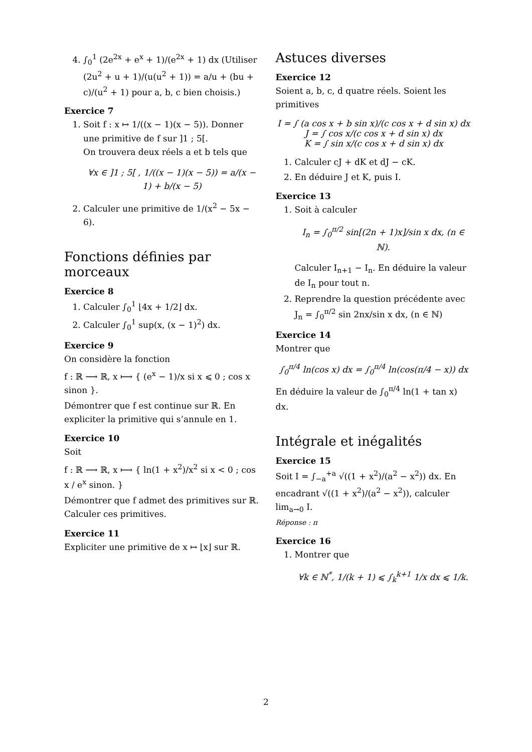4. ∫<sub>0</sub><sup>1</sup> (2e<sup>2x</sup> + e<sup>x</sup> + 1)/(e<sup>2x</sup> + 1) dx (Utiliser (2u<sup>2</sup> + u + 1)/(u(u<sup>2</sup> + 1)) = a/u + (bu + c)/(u<sup>2</sup> + 1) pour a, b, c bien choisis.)
Exercice 7
1. Soit f : x ↦ 1/((x − 1)(x − 5)). Donner une primitive de f sur ]1 ; 5[.
On trouvera deux réels a et b tels que
∀x ∈ ]1 ; 5[ , 1/((x − 1)(x − 5)) = a/(x − 1) + b/(x − 5)
2. Calculer une primitive de 1/(x<sup>2</sup> − 5x − 6).
Fonctions définies par morceaux
Exercice 8
1. Calculer ∫<sub>0</sub><sup>1</sup> ⌊4x + 1/2⌋ dx.
2. Calculer ∫<sub>0</sub><sup>1</sup> sup(x, (x − 1)<sup>2</sup>) dx.
Exercice 9
On considère la fonction
f : ℝ ⟶ ℝ, x ⟼ { (e<sup>x</sup> − 1)/x si x ⩽ 0 ; cos x sinon }.
Démontrer que f est continue sur ℝ. En expliciter la primitive qui s’annule en 1.
Exercice 10
Soit
f : ℝ ⟶ ℝ, x ⟼ { ln(1 + x<sup>2</sup>)/x<sup>2</sup> si x < 0 ; cos x / e<sup>x</sup> sinon. }
Démontrer que f admet des primitives sur ℝ. Calculer ces primitives.
Exercice 11
Expliciter une primitive de x ↦ ⌊x⌋ sur ℝ.
Astuces diverses
Exercice 12
Soient a, b, c, d quatre réels. Soient les primitives
I = ∫ (a cos x + b sin x)/(c cos x + d sin x) dx
J = ∫ cos x/(c cos x + d sin x) dx
K = ∫ sin x/(c cos x + d sin x) dx
1. Calculer cJ + dK et dJ − cK.
2. En déduire J et K, puis I.
Exercice 13
1. Soit à calculer
I<sub>n</sub> = ∫<sub>0</sub><sup>π/2</sup> sin[(2n + 1)x]/sin x dx, (n ∈ ℕ).
Calculer I<sub>n+1</sub> − I<sub>n</sub>. En déduire la valeur de I<sub>n</sub> pour tout n.
2. Reprendre la question précédente avec J<sub>n</sub> = ∫<sub>0</sub><sup>π/2</sup> sin 2nx/sin x dx, (n ∈ ℕ)
Exercice 14
Montrer que
∫<sub>0</sub><sup>π/4</sup> ln(cos x) dx = ∫<sub>0</sub><sup>π/4</sup> ln(cos(π/4 − x)) dx
En déduire la valeur de ∫<sub>0</sub><sup>π/4</sup> ln(1 + tan x) dx.
Intégrale et inégalités
Exercice 15
Soit I = ∫<sub>−a</sub><sup>+a</sup> √((1 + x<sup>2</sup>)/(a<sup>2</sup> − x<sup>2</sup>)) dx. En encadrant √((1 + x<sup>2</sup>)/(a<sup>2</sup> − x<sup>2</sup>)), calculer lim<sub>a→0</sub> I.
Réponse : π
Exercice 16
1. Montrer que
∀k ∈ ℕ<sup>*</sup>, 1/(k + 1) ⩽ ∫<sub>k</sub><sup>k+1</sup> 1/x dx ⩽ 1/k.
2